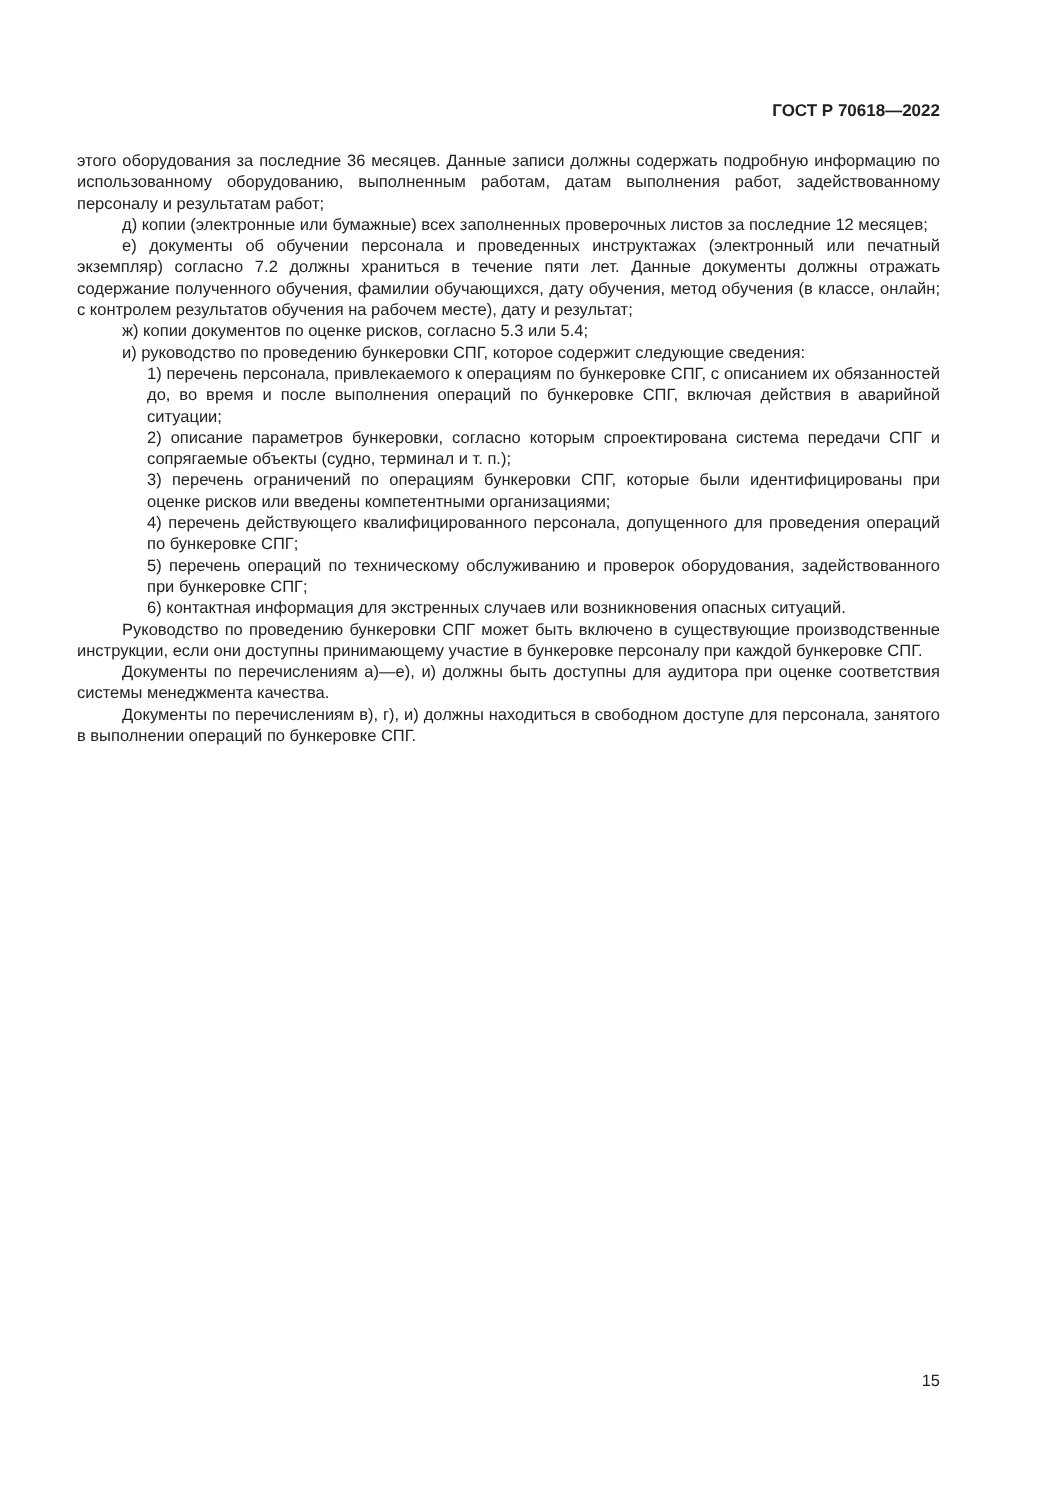ГОСТ Р 70618—2022
этого оборудования за последние 36 месяцев. Данные записи должны содержать подробную информацию по использованному оборудованию, выполненным работам, датам выполнения работ, задействованному персоналу и результатам работ;
д) копии (электронные или бумажные) всех заполненных проверочных листов за последние 12 месяцев;
е) документы об обучении персонала и проведенных инструктажах (электронный или печатный экземпляр) согласно 7.2 должны храниться в течение пяти лет. Данные документы должны отражать содержание полученного обучения, фамилии обучающихся, дату обучения, метод обучения (в классе, онлайн; с контролем результатов обучения на рабочем месте), дату и результат;
ж) копии документов по оценке рисков, согласно 5.3 или 5.4;
и) руководство по проведению бункеровки СПГ, которое содержит следующие сведения:
1) перечень персонала, привлекаемого к операциям по бункеровке СПГ, с описанием их обязанностей до, во время и после выполнения операций по бункеровке СПГ, включая действия в аварийной ситуации;
2) описание параметров бункеровки, согласно которым спроектирована система передачи СПГ и сопрягаемые объекты (судно, терминал и т. п.);
3) перечень ограничений по операциям бункеровки СПГ, которые были идентифицированы при оценке рисков или введены компетентными организациями;
4) перечень действующего квалифицированного персонала, допущенного для проведения операций по бункеровке СПГ;
5) перечень операций по техническому обслуживанию и проверок оборудования, задействованного при бункеровке СПГ;
6) контактная информация для экстренных случаев или возникновения опасных ситуаций.
Руководство по проведению бункеровки СПГ может быть включено в существующие производственные инструкции, если они доступны принимающему участие в бункеровке персоналу при каждой бункеровке СПГ.
Документы по перечислениям а)—е), и) должны быть доступны для аудитора при оценке соответствия системы менеджмента качества.
Документы по перечислениям в), г), и) должны находиться в свободном доступе для персонала, занятого в выполнении операций по бункеровке СПГ.
15